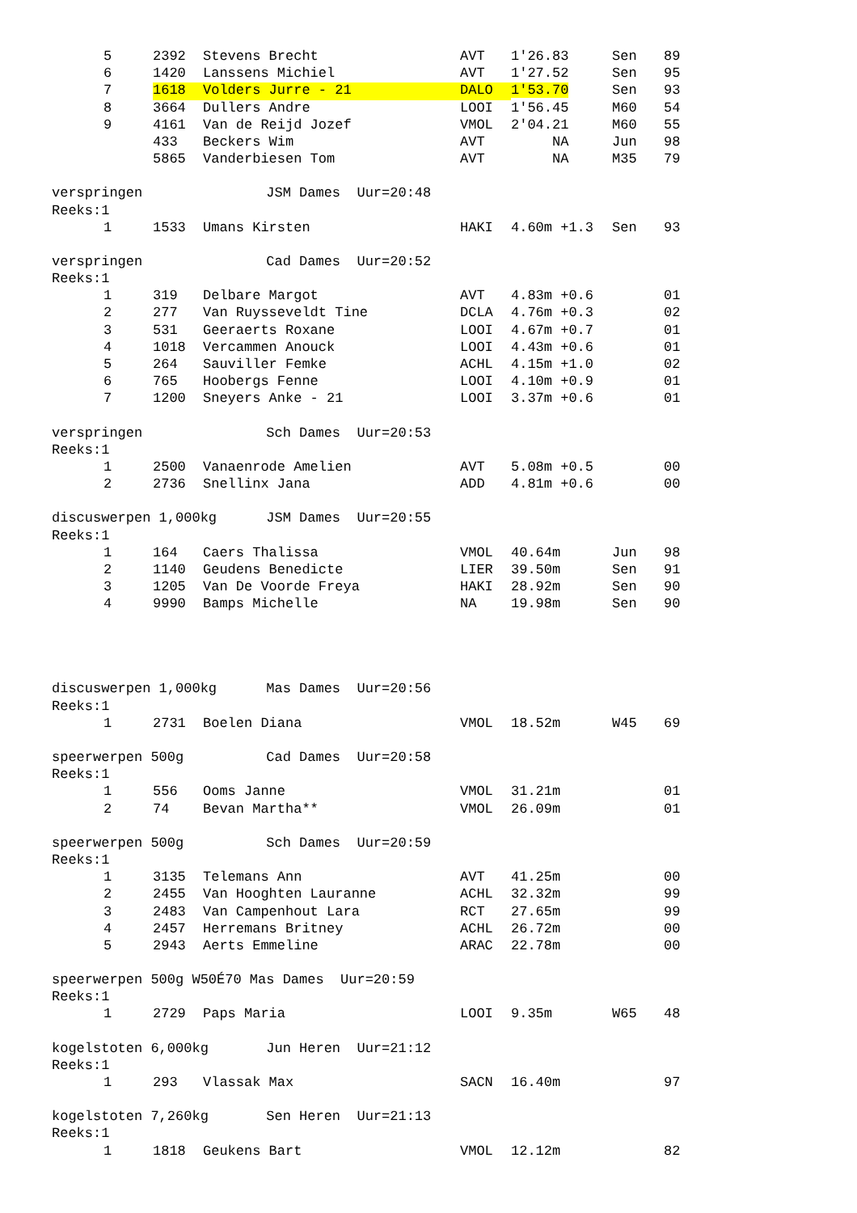| | 5 | 2392 | Stevens Brecht | AVT | 1'26.83 | Sen | 89 |
| | 6 | 1420 | Lanssens Michiel | AVT | 1'27.52 | Sen | 95 |
| | 7 | 1618 | Volders Jurre - 21 | DALO | 1'53.70 | Sen | 93 |
| | 8 | 3664 | Dullers Andre | LOOI | 1'56.45 | M60 | 54 |
| | 9 | 4161 | Van de Reijd Jozef | VMOL | 2'04.21 | M60 | 55 |
| | | 433 | Beckers Wim | AVT | NA | Jun | 98 |
| | | 5865 | Vanderbiesen Tom | AVT | NA | M35 | 79 |
| verspringen JSM Dames Uur=20:48 | | | | | | | |
| Reeks:1 | | | | | | | |
| | 1 | 1533 | Umans Kirsten | HAKI | 4.60m +1.3 | Sen | 93 |
| verspringen Cad Dames Uur=20:52 | | | | | | | |
| Reeks:1 | | | | | | | |
| | 1 | 319 | Delbare Margot | AVT | 4.83m +0.6 | | 01 |
| | 2 | 277 | Van Ruysseveldt Tine | DCLA | 4.76m +0.3 | | 02 |
| | 3 | 531 | Geeraerts Roxane | LOOI | 4.67m +0.7 | | 01 |
| | 4 | 1018 | Vercammen Anouck | LOOI | 4.43m +0.6 | | 01 |
| | 5 | 264 | Sauviller Femke | ACHL | 4.15m +1.0 | | 02 |
| | 6 | 765 | Hoobergs Fenne | LOOI | 4.10m +0.9 | | 01 |
| | 7 | 1200 | Sneyers Anke - 21 | LOOI | 3.37m +0.6 | | 01 |
| verspringen Sch Dames Uur=20:53 | | | | | | | |
| Reeks:1 | | | | | | | |
| | 1 | 2500 | Vanaenrode Amelien | AVT | 5.08m +0.5 | | 00 |
| | 2 | 2736 | Snellinx Jana | ADD | 4.81m +0.6 | | 00 |
| discuswerpen 1,000kg JSM Dames Uur=20:55 | | | | | | | |
| Reeks:1 | | | | | | | |
| | 1 | 164 | Caers Thalissa | VMOL | 40.64m | Jun | 98 |
| | 2 | 1140 | Geudens Benedicte | LIER | 39.50m | Sen | 91 |
| | 3 | 1205 | Van De Voorde Freya | HAKI | 28.92m | Sen | 90 |
| | 4 | 9990 | Bamps Michelle | NA | 19.98m | Sen | 90 |
| discuswerpen 1,000kg Mas Dames Uur=20:56 | | | | | | | |
| Reeks:1 | | | | | | | |
| | 1 | 2731 | Boelen Diana | VMOL | 18.52m | W45 | 69 |
| speerwerpen 500g Cad Dames Uur=20:58 | | | | | | | |
| Reeks:1 | | | | | | | |
| | 1 | 556 | Ooms Janne | VMOL | 31.21m | | 01 |
| | 2 | 74 | Bevan Martha** | VMOL | 26.09m | | 01 |
| speerwerpen 500g Sch Dames Uur=20:59 | | | | | | | |
| Reeks:1 | | | | | | | |
| | 1 | 3135 | Telemans Ann | AVT | 41.25m | | 00 |
| | 2 | 2455 | Van Hooghten Lauranne | ACHL | 32.32m | | 99 |
| | 3 | 2483 | Van Campenhout Lara | RCT | 27.65m | | 99 |
| | 4 | 2457 | Herremans Britney | ACHL | 26.72m | | 00 |
| | 5 | 2943 | Aerts Emmeline | ARAC | 22.78m | | 00 |
| speerwerpen 500g W50É70 Mas Dames Uur=20:59 | | | | | | | |
| Reeks:1 | | | | | | | |
| | 1 | 2729 | Paps Maria | LOOI | 9.35m | W65 | 48 |
| kogelstoten 6,000kg Jun Heren Uur=21:12 | | | | | | | |
| Reeks:1 | | | | | | | |
| | 1 | 293 | Vlassak Max | SACN | 16.40m | | 97 |
| kogelstoten 7,260kg Sen Heren Uur=21:13 | | | | | | | |
| Reeks:1 | | | | | | | |
| | 1 | 1818 | Geukens Bart | VMOL | 12.12m | | 82 |